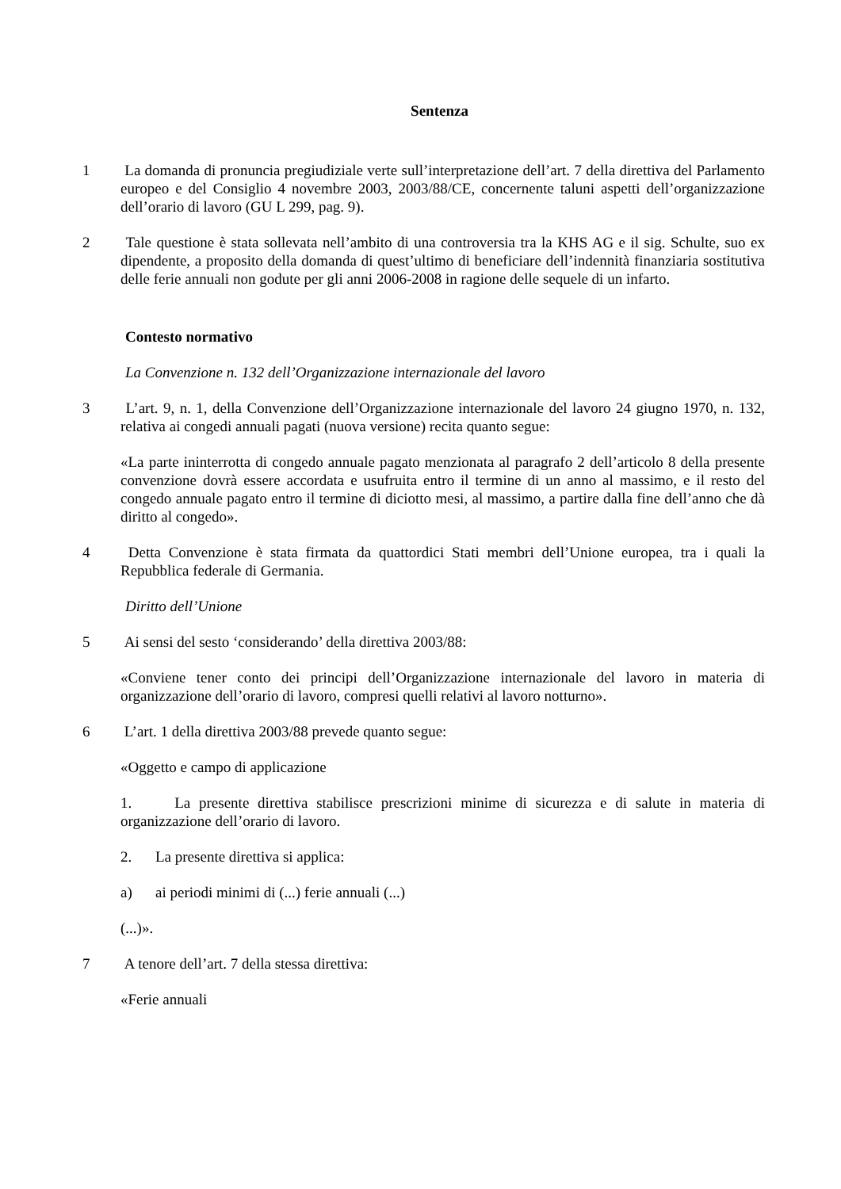Sentenza
1 La domanda di pronuncia pregiudiziale verte sull’interpretazione dell’art. 7 della direttiva del Parlamento europeo e del Consiglio 4 novembre 2003, 2003/88/CE, concernente taluni aspetti dell’organizzazione dell’orario di lavoro (GU L 299, pag. 9).
2 Tale questione è stata sollevata nell’ambito di una controversia tra la KHS AG e il sig. Schulte, suo ex dipendente, a proposito della domanda di quest’ultimo di beneficiare dell’indennità finanziaria sostitutiva delle ferie annuali non godute per gli anni 2006-2008 in ragione delle sequele di un infarto.
Contesto normativo
La Convenzione n. 132 dell’Organizzazione internazionale del lavoro
3 L’art. 9, n. 1, della Convenzione dell’Organizzazione internazionale del lavoro 24 giugno 1970, n. 132, relativa ai congedi annuali pagati (nuova versione) recita quanto segue:
«La parte ininterrotta di congedo annuale pagato menzionata al paragrafo 2 dell’articolo 8 della presente convenzione dovrà essere accordata e usufruita entro il termine di un anno al massimo, e il resto del congedo annuale pagato entro il termine di diciotto mesi, al massimo, a partire dalla fine dell’anno che dà diritto al congedo».
4 Detta Convenzione è stata firmata da quattordici Stati membri dell’Unione europea, tra i quali la Repubblica federale di Germania.
Diritto dell’Unione
5 Ai sensi del sesto ‘considerando’ della direttiva 2003/88:
«Conviene tener conto dei principi dell’Organizzazione internazionale del lavoro in materia di organizzazione dell’orario di lavoro, compresi quelli relativi al lavoro notturno».
6 L’art. 1 della direttiva 2003/88 prevede quanto segue:
«Oggetto e campo di applicazione
1. La presente direttiva stabilisce prescrizioni minime di sicurezza e di salute in materia di organizzazione dell’orario di lavoro.
2. La presente direttiva si applica:
a) ai periodi minimi di (...) ferie annuali (...)
(...)».
7 A tenore dell’art. 7 della stessa direttiva:
«Ferie annuali